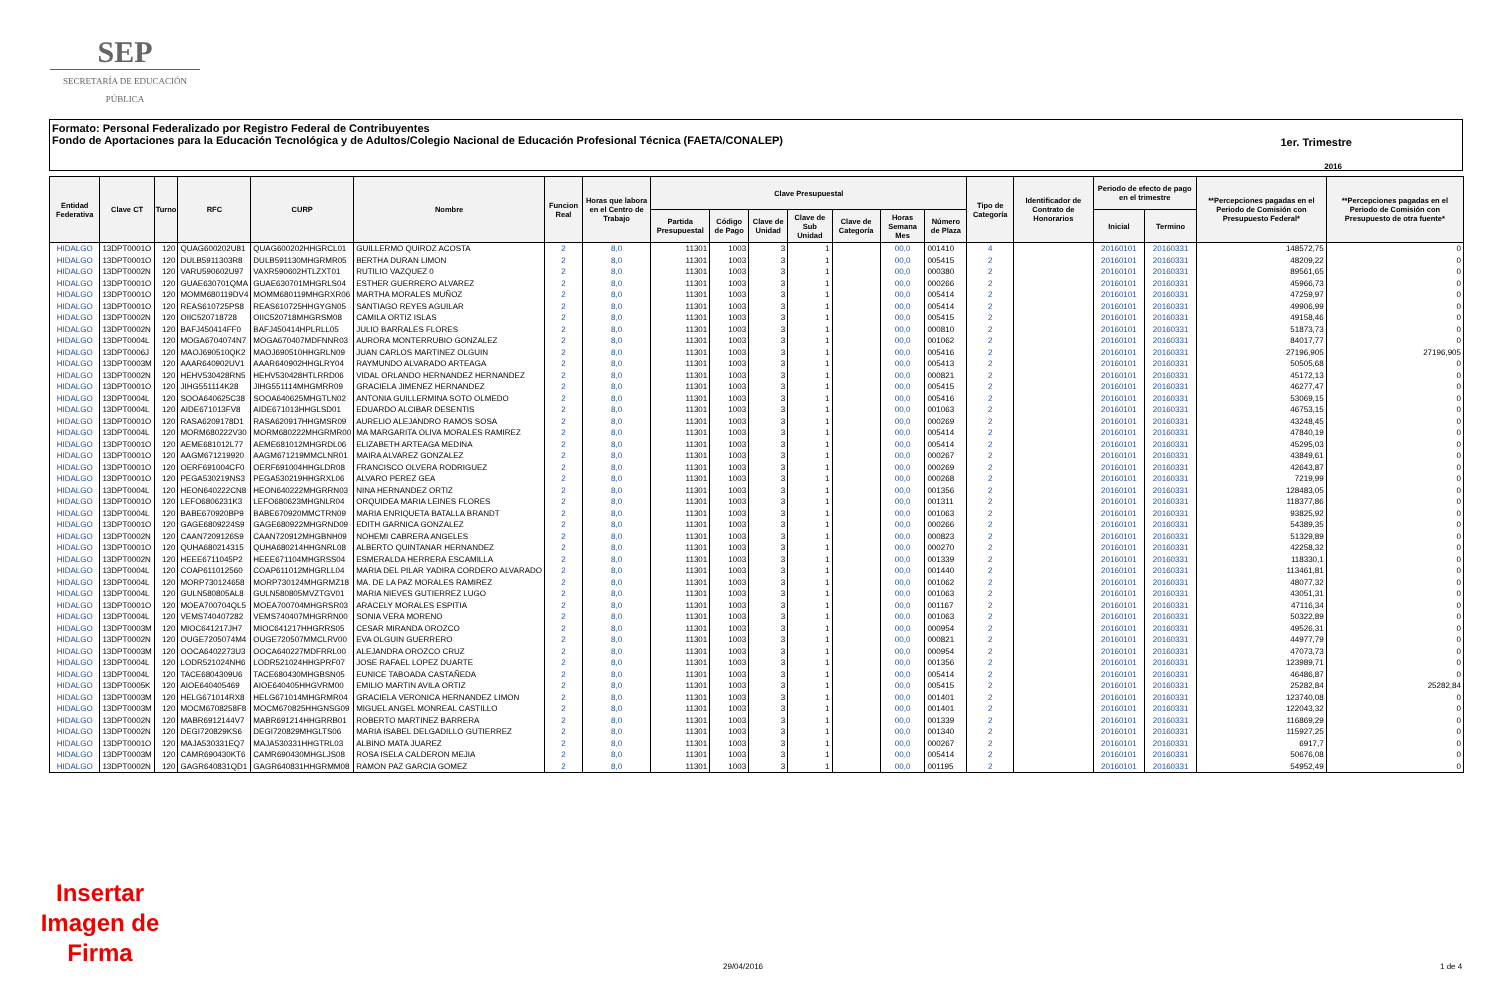SEP
SECRETARÍA DE EDUCACIÓN PÚBLICA
Formato: Personal Federalizado por Registro Federal de Contribuyentes
Fondo de Aportaciones para la Educación Tecnológica y de Adultos/Colegio Nacional de Educación Profesional Técnica (FAETA/CONALEP)
1er. Trimestre
2016
| Entidad Federativa | Clave CT | Turno | RFC | CURP | Nombre | Funcion Real | Horas que labora en el Centro de Trabajo | Clave Presupuestal | | | | | | | Tipo de Categoría | Identificador de Contrato de Honorarios | Periodo de efecto de pago en el trimestre | | **Percepciones pagadas en el Periodo de Comisión con Presupuesto Federal* | **Percepciones pagadas en el Periodo de Comisión con Presupuesto de otra fuente* |
| --- | --- | --- | --- | --- | --- | --- | --- | --- | --- | --- | --- | --- | --- | --- | --- | --- | --- | --- | --- | --- |
| | | | | | | | | Partida Presupuestal | Código de Pago | Clave de Unidad | Clave de Sub Unidad | Clave de Categoría | Horas Semana Mes | Número de Plaza | | | Inicial | Termino | | |
| HIDALGO | 13DPT0001O | 120 | QUAG600202U81 | QUAG600202HHGRCL01 | GUILLERMO QUIROZ ACOSTA | 2 | 8,0 | 11301 | 1003 | 3 | 1 | | 00,0 | 001410 | 4 | | 20160101 | 20160331 | 148572,75 | 0 |
| HIDALGO | 13DPT0001O | 120 | DULB5911303R8 | DULB591130MHGRMR05 | BERTHA DURAN LIMON | 2 | 8,0 | 11301 | 1003 | 3 | 1 | | 00,0 | 005415 | 2 | | 20160101 | 20160331 | 48209,22 | 0 |
| HIDALGO | 13DPT0002N | 120 | VARU590602U97 | VAXR590602HTLZXT01 | RUTILIO VAZQUEZ 0 | 2 | 8,0 | 11301 | 1003 | 3 | 1 | | 00,0 | 000380 | 2 | | 20160101 | 20160331 | 89561,65 | 0 |
| HIDALGO | 13DPT0001O | 120 | GUAE630701QMA | GUAE630701MHGRLS04 | ESTHER GUERRERO ALVAREZ | 2 | 8,0 | 11301 | 1003 | 3 | 1 | | 00,0 | 000266 | 2 | | 20160101 | 20160331 | 45966,73 | 0 |
| HIDALGO | 13DPT0001O | 120 | MOMM680119DV4 | MOMM680119MHGRXR06 | MARTHA MORALES MUÑOZ | 2 | 8,0 | 11301 | 1003 | 3 | 1 | | 00,0 | 005414 | 2 | | 20160101 | 20160331 | 47259,97 | 0 |
| HIDALGO | 13DPT0001O | 120 | REAS610725PS8 | REAS610725HHGYGN05 | SANTIAGO REYES AGUILAR | 2 | 8,0 | 11301 | 1003 | 3 | 1 | | 00,0 | 005414 | 2 | | 20160101 | 20160331 | 49906,99 | 0 |
| HIDALGO | 13DPT0002N | 120 | OIIC520718728 | OIIC520718MHGRSM08 | CAMILA ORTIZ ISLAS | 2 | 8,0 | 11301 | 1003 | 3 | 1 | | 00,0 | 005415 | 2 | | 20160101 | 20160331 | 49158,46 | 0 |
| HIDALGO | 13DPT0002N | 120 | BAFJ450414FF0 | BAFJ450414HPLRLL05 | JULIO BARRALES FLORES | 2 | 8,0 | 11301 | 1003 | 3 | 1 | | 00,0 | 000810 | 2 | | 20160101 | 20160331 | 51873,73 | 0 |
| HIDALGO | 13DPT0004L | 120 | MOGA6704074N7 | MOGA670407MDFNNR03 | AURORA MONTERRUBIO GONZALEZ | 2 | 8,0 | 11301 | 1003 | 3 | 1 | | 00,0 | 001062 | 2 | | 20160101 | 20160331 | 84017,77 | 0 |
| HIDALGO | 13DPT0006J | 120 | MAOJ690510QK2 | MAOJ690510HHGRLN09 | JUAN CARLOS MARTINEZ OLGUIN | 2 | 8,0 | 11301 | 1003 | 3 | 1 | | 00,0 | 005416 | 2 | | 20160101 | 20160331 | 27196,905 | 27196,905 |
| HIDALGO | 13DPT0003M | 120 | AAAR640902UV1 | AAAR640902HHGLRY04 | RAYMUNDO ALVARADO ARTEAGA | 2 | 8,0 | 11301 | 1003 | 3 | 1 | | 00,0 | 005413 | 2 | | 20160101 | 20160331 | 50505,68 | 0 |
| HIDALGO | 13DPT0002N | 120 | HEHV530428RN5 | HEHV530428HTLRRD06 | VIDAL ORLANDO HERNANDEZ HERNANDEZ | 2 | 8,0 | 11301 | 1003 | 3 | 1 | | 00,0 | 000821 | 2 | | 20160101 | 20160331 | 45172,13 | 0 |
| HIDALGO | 13DPT0001O | 120 | JIHG551114K28 | JIHG551114MHGMRR09 | GRACIELA JIMENEZ HERNANDEZ | 2 | 8,0 | 11301 | 1003 | 3 | 1 | | 00,0 | 005415 | 2 | | 20160101 | 20160331 | 46277,47 | 0 |
| HIDALGO | 13DPT0004L | 120 | SOOA640625C38 | SOOA640625MHGTLN02 | ANTONIA GUILLERMINA SOTO OLMEDO | 2 | 8,0 | 11301 | 1003 | 3 | 1 | | 00,0 | 005416 | 2 | | 20160101 | 20160331 | 53069,15 | 0 |
| HIDALGO | 13DPT0004L | 120 | AIDE671013FV8 | AIDE671013HHGLSD01 | EDUARDO ALCIBAR DESENTIS | 2 | 8,0 | 11301 | 1003 | 3 | 1 | | 00,0 | 001063 | 2 | | 20160101 | 20160331 | 46753,15 | 0 |
| HIDALGO | 13DPT0001O | 120 | RASA6209178D1 | RASA620917HHGMSR09 | AURELIO ALEJANDRO RAMOS SOSA | 2 | 8,0 | 11301 | 1003 | 3 | 1 | | 00,0 | 000269 | 2 | | 20160101 | 20160331 | 43248,45 | 0 |
| HIDALGO | 13DPT0004L | 120 | MORM680222V30 | MORM680222MHGRMR00 | MA MARGARITA OLIVA MORALES RAMIREZ | 2 | 8,0 | 11301 | 1003 | 3 | 1 | | 00,0 | 005414 | 2 | | 20160101 | 20160331 | 47840,19 | 0 |
| HIDALGO | 13DPT0001O | 120 | AEME681012L77 | AEME681012MHGRDL06 | ELIZABETH ARTEAGA MEDINA | 2 | 8,0 | 11301 | 1003 | 3 | 1 | | 00,0 | 005414 | 2 | | 20160101 | 20160331 | 45295,03 | 0 |
| HIDALGO | 13DPT0001O | 120 | AAGM671219920 | AAGM671219MMCLNR01 | MAIRA ALVAREZ GONZALEZ | 2 | 8,0 | 11301 | 1003 | 3 | 1 | | 00,0 | 000267 | 2 | | 20160101 | 20160331 | 43849,61 | 0 |
| HIDALGO | 13DPT0001O | 120 | OERF691004CF0 | OERF691004HHGLDR08 | FRANCISCO OLVERA RODRIGUEZ | 2 | 8,0 | 11301 | 1003 | 3 | 1 | | 00,0 | 000269 | 2 | | 20160101 | 20160331 | 42643,87 | 0 |
| HIDALGO | 13DPT0001O | 120 | PEGA530219NS3 | PEGA530219HHGRXL06 | ALVARO PEREZ GEA | 2 | 8,0 | 11301 | 1003 | 3 | 1 | | 00,0 | 000268 | 2 | | 20160101 | 20160331 | 7219,99 | 0 |
| HIDALGO | 13DPT0004L | 120 | HEON640222CN8 | HEON640222MHGRRN03 | NINA HERNANDEZ ORTIZ | 2 | 8,0 | 11301 | 1003 | 3 | 1 | | 00,0 | 001356 | 2 | | 20160101 | 20160331 | 128483,05 | 0 |
| HIDALGO | 13DPT0001O | 120 | LEFO6806231K3 | LEFO680623MHGNLR04 | ORQUIDEA MARIA LEINES FLORES | 2 | 8,0 | 11301 | 1003 | 3 | 1 | | 00,0 | 001311 | 2 | | 20160101 | 20160331 | 118377,86 | 0 |
| HIDALGO | 13DPT0004L | 120 | BABE670920BP9 | BABE670920MMCTRN09 | MARIA ENRIQUETA BATALLA BRANDT | 2 | 8,0 | 11301 | 1003 | 3 | 1 | | 00,0 | 001063 | 2 | | 20160101 | 20160331 | 93825,92 | 0 |
| HIDALGO | 13DPT0001O | 120 | GAGE6809224S9 | GAGE680922MHGRND09 | EDITH GARNICA GONZALEZ | 2 | 8,0 | 11301 | 1003 | 3 | 1 | | 00,0 | 000266 | 2 | | 20160101 | 20160331 | 54389,35 | 0 |
| HIDALGO | 13DPT0002N | 120 | CAAN7209126S9 | CAAN720912MHGBNH09 | NOHEMI CABRERA ANGELES | 2 | 8,0 | 11301 | 1003 | 3 | 1 | | 00,0 | 000823 | 2 | | 20160101 | 20160331 | 51329,89 | 0 |
| HIDALGO | 13DPT0001O | 120 | QUHA680214315 | QUHA680214HHGNRL08 | ALBERTO QUINTANAR HERNANDEZ | 2 | 8,0 | 11301 | 1003 | 3 | 1 | | 00,0 | 000270 | 2 | | 20160101 | 20160331 | 42258,32 | 0 |
| HIDALGO | 13DPT0002N | 120 | HEEE6711045P2 | HEEE671104MHGRSS04 | ESMERALDA HERRERA ESCAMILLA | 2 | 8,0 | 11301 | 1003 | 3 | 1 | | 00,0 | 001339 | 2 | | 20160101 | 20160331 | 118330,1 | 0 |
| HIDALGO | 13DPT0004L | 120 | COAP611012560 | COAP611012MHGRLL04 | MARIA DEL PILAR YADIRA CORDERO ALVARADO | 2 | 8,0 | 11301 | 1003 | 3 | 1 | | 00,0 | 001440 | 2 | | 20160101 | 20160331 | 113461,81 | 0 |
| HIDALGO | 13DPT0004L | 120 | MORP730124658 | MORP730124MHGRMZ18 | MA. DE LA PAZ MORALES RAMIREZ | 2 | 8,0 | 11301 | 1003 | 3 | 1 | | 00,0 | 001062 | 2 | | 20160101 | 20160331 | 48077,32 | 0 |
| HIDALGO | 13DPT0004L | 120 | GULN580805AL8 | GULN580805MVZTGV01 | MARIA NIEVES GUTIERREZ LUGO | 2 | 8,0 | 11301 | 1003 | 3 | 1 | | 00,0 | 001063 | 2 | | 20160101 | 20160331 | 43051,31 | 0 |
| HIDALGO | 13DPT0001O | 120 | MOEA700704QL5 | MOEA700704MHGRSR03 | ARACELY MORALES ESPITIA | 2 | 8,0 | 11301 | 1003 | 3 | 1 | | 00,0 | 001167 | 2 | | 20160101 | 20160331 | 47116,34 | 0 |
| HIDALGO | 13DPT0004L | 120 | VEMS740407282 | VEMS740407MHGRRN00 | SONIA VERA MORENO | 2 | 8,0 | 11301 | 1003 | 3 | 1 | | 00,0 | 001063 | 2 | | 20160101 | 20160331 | 50322,89 | 0 |
| HIDALGO | 13DPT0003M | 120 | MIOC641217JH7 | MIOC641217HHGRRS05 | CESAR MIRANDA OROZCO | 2 | 8,0 | 11301 | 1003 | 3 | 1 | | 00,0 | 000954 | 2 | | 20160101 | 20160331 | 49526,31 | 0 |
| HIDALGO | 13DPT0002N | 120 | OUGE7205074M4 | OUGE720507MMCLRV00 | EVA OLGUIN GUERRERO | 2 | 8,0 | 11301 | 1003 | 3 | 1 | | 00,0 | 000821 | 2 | | 20160101 | 20160331 | 44977,79 | 0 |
| HIDALGO | 13DPT0003M | 120 | OOCA6402273U3 | OOCA640227MDFRRL00 | ALEJANDRA OROZCO CRUZ | 2 | 8,0 | 11301 | 1003 | 3 | 1 | | 00,0 | 000954 | 2 | | 20160101 | 20160331 | 47073,73 | 0 |
| HIDALGO | 13DPT0004L | 120 | LODR521024NH6 | LODR521024HHGPRF07 | JOSE RAFAEL LOPEZ DUARTE | 2 | 8,0 | 11301 | 1003 | 3 | 1 | | 00,0 | 001356 | 2 | | 20160101 | 20160331 | 123989,71 | 0 |
| HIDALGO | 13DPT0004L | 120 | TACE6804309U6 | TACE680430MHGBSN05 | EUNICE TABOADA CASTAÑEDA | 2 | 8,0 | 11301 | 1003 | 3 | 1 | | 00,0 | 005414 | 2 | | 20160101 | 20160331 | 46486,87 | 0 |
| HIDALGO | 13DPT0005K | 120 | AIOE640405469 | AIOE640405HHGVRM00 | EMILIO MARTIN AVILA ORTIZ | 2 | 8,0 | 11301 | 1003 | 3 | 1 | | 00,0 | 005415 | 2 | | 20160101 | 20160331 | 25282,84 | 25282,84 |
| HIDALGO | 13DPT0003M | 120 | HELG671014RX8 | HELG671014MHGRMR04 | GRACIELA VERONICA HERNANDEZ LIMON | 2 | 8,0 | 11301 | 1003 | 3 | 1 | | 00,0 | 001401 | 2 | | 20160101 | 20160331 | 123740,08 | 0 |
| HIDALGO | 13DPT0003M | 120 | MOCM6708258F8 | MOCM670825HHGNSG09 | MIGUEL ANGEL MONREAL CASTILLO | 2 | 8,0 | 11301 | 1003 | 3 | 1 | | 00,0 | 001401 | 2 | | 20160101 | 20160331 | 122043,32 | 0 |
| HIDALGO | 13DPT0002N | 120 | MABR6912144V7 | MABR691214HHGRRB01 | ROBERTO MARTINEZ BARRERA | 2 | 8,0 | 11301 | 1003 | 3 | 1 | | 00,0 | 001339 | 2 | | 20160101 | 20160331 | 116869,29 | 0 |
| HIDALGO | 13DPT0002N | 120 | DEGI720829KS6 | DEGI720829MHGLTS06 | MARIA ISABEL DELGADILLO GUTIERREZ | 2 | 8,0 | 11301 | 1003 | 3 | 1 | | 00,0 | 001340 | 2 | | 20160101 | 20160331 | 115927,25 | 0 |
| HIDALGO | 13DPT0001O | 120 | MAJA530331EQ7 | MAJA530331HHGTRL03 | ALBINO MATA JUAREZ | 2 | 8,0 | 11301 | 1003 | 3 | 1 | | 00,0 | 000267 | 2 | | 20160101 | 20160331 | 6917,7 | 0 |
| HIDALGO | 13DPT0003M | 120 | CAMR690430KT6 | CAMR690430MHGLJS08 | ROSA ISELA CALDERON MEJIA | 2 | 8,0 | 11301 | 1003 | 3 | 1 | | 00,0 | 005414 | 2 | | 20160101 | 20160331 | 50676,08 | 0 |
| HIDALGO | 13DPT0002N | 120 | GAGR640831QD1 | GAGR640831HHGRMM08 | RAMON PAZ GARCIA GOMEZ | 2 | 8,0 | 11301 | 1003 | 3 | 1 | | 00,0 | 001195 | 2 | | 20160101 | 20160331 | 54952,49 | 0 |
Insertar Imagen de Firma
29/04/2016 1 de 4